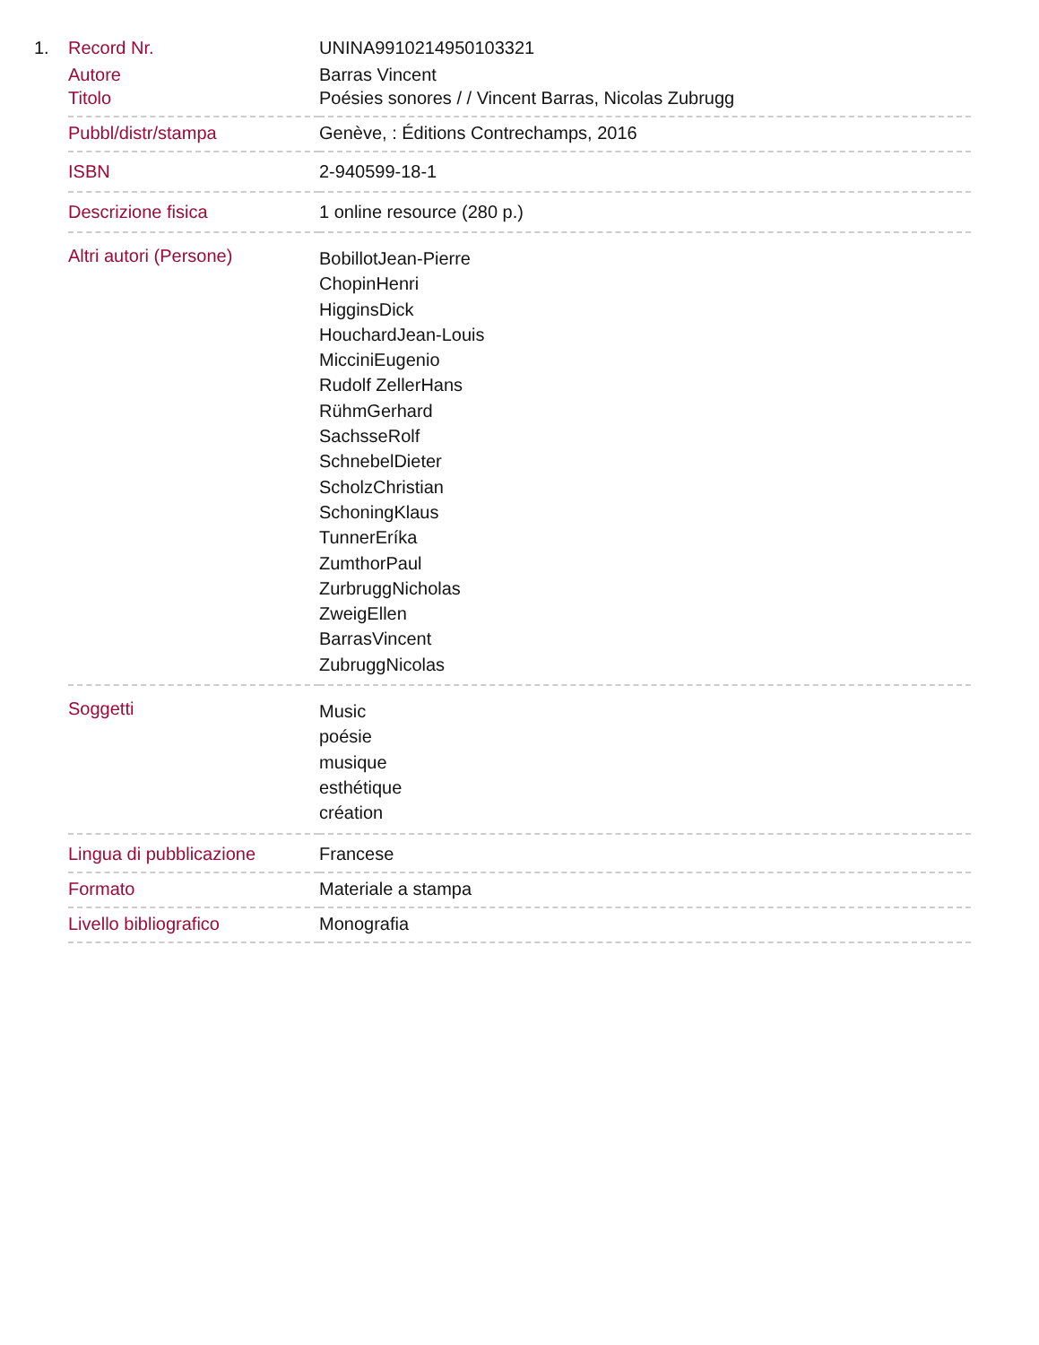1.
| Record Nr. | UNINA9910214950103321 |
| Autore | Barras Vincent |
| Titolo | Poésies sonores / / Vincent Barras, Nicolas Zubrugg |
| Pubbl/distr/stampa | Genève, : Éditions Contrechamps, 2016 |
| ISBN | 2-940599-18-1 |
| Descrizione fisica | 1 online resource (280 p.) |
| Altri autori (Persone) | BobillotJean-Pierre ChopinHenri HigginsDick HouchardJean-Louis MicciniEugenio Rudolf ZellerHans RühmGerhard SachsseRolf SchnebelDieter ScholzChristian SchoningKlaus TunnerEríka ZumthorPaul ZurbruggNicholas ZweigEllen BarrasVincent ZubruggNicolas |
| Soggetti | Music poésie musique esthétique création |
| Lingua di pubblicazione | Francese |
| Formato | Materiale a stampa |
| Livello bibliografico | Monografia |